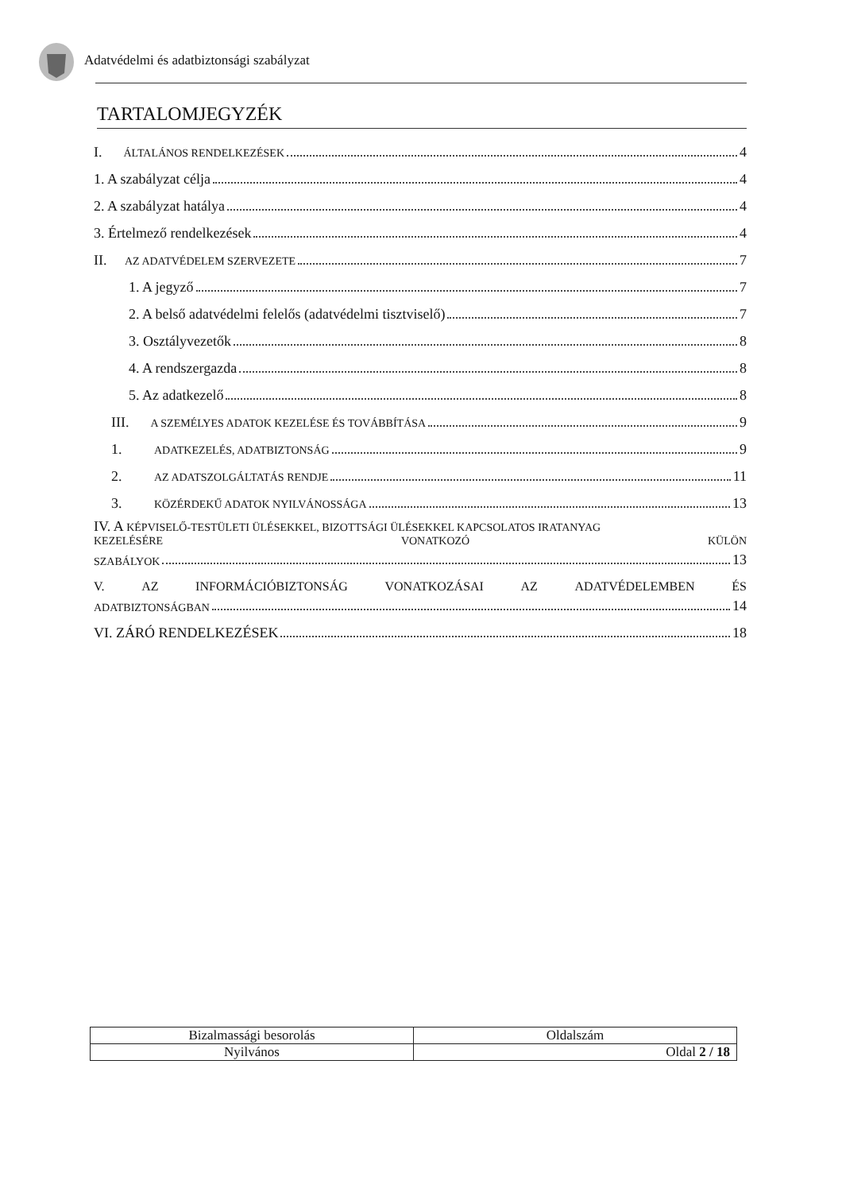Adatvédelmi és adatbiztonsági szabályzat
TARTALOMJEGYZÉK
I. ÁLTALÁNOS RENDELKEZÉSEK 4
1. A szabályzat célja 4
2. A szabályzat hatálya 4
3. Értelmező rendelkezések 4
II. AZ ADATVÉDELEM SZERVEZETE 7
1. A jegyző 7
2. A belső adatvédelmi felelős (adatvédelmi tisztviselő) 7
3. Osztályvezetők 8
4. A rendszergazda 8
5. Az adatkezelő 8
III. A SZEMÉLYES ADATOK KEZELÉSE ÉS TOVÁBBÍTÁSA 9
1. ADATKEZELÉS, ADATBIZTONSÁG 9
2. AZ ADATSZOLGÁLTATÁS RENDJE 11
3. KÖZÉRDEKŰ ADATOK NYILVÁNOSSÁGA 13
IV. A KÉPVISELŐ-TESTÜLETI ÜLÉSEKKEL, BIZOTTSÁGI ÜLÉSEKKEL KAPCSOLATOS IRATANYAG
KEZELÉSÉRE VONATKOZÓ KÜLÖN
SZABÁLYOK 13
V. AZ INFORMÁCIÓBIZTONSÁG VONATKOZÁSAI AZ ADATVÉDELEMBEN ÉS
ADATBIZTONSÁGBAN 14
VI. ZÁRÓ RENDELKEZÉSEK 18
| Bizalmassági besorolás | Oldalszám |
| Nyilvános | Oldal 2 / 18 |